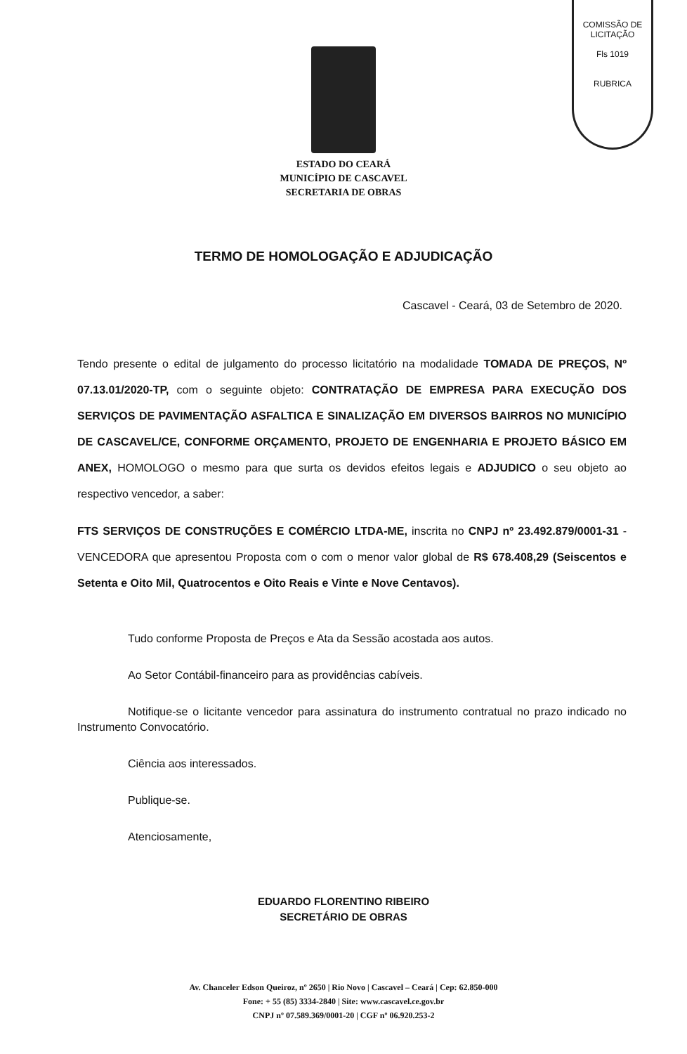COMISSÃO DE LICITAÇÃO
Fls 1019
RUBRICA
ESTADO DO CEARÁ
MUNICÍPIO DE CASCAVEL
SECRETARIA DE OBRAS
TERMO DE HOMOLOGAÇÃO E ADJUDICAÇÃO
Cascavel - Ceará, 03 de Setembro de 2020.
Tendo presente o edital de julgamento do processo licitatório na modalidade TOMADA DE PREÇOS, Nº 07.13.01/2020-TP, com o seguinte objeto: CONTRATAÇÃO DE EMPRESA PARA EXECUÇÃO DOS SERVIÇOS DE PAVIMENTAÇÃO ASFALTICA E SINALIZAÇÃO EM DIVERSOS BAIRROS NO MUNICÍPIO DE CASCAVEL/CE, CONFORME ORÇAMENTO, PROJETO DE ENGENHARIA E PROJETO BÁSICO EM ANEX, HOMOLOGO o mesmo para que surta os devidos efeitos legais e ADJUDICO o seu objeto ao respectivo vencedor, a saber:
FTS SERVIÇOS DE CONSTRUÇÕES E COMÉRCIO LTDA-ME, inscrita no CNPJ nº 23.492.879/0001-31 - VENCEDORA que apresentou Proposta com o com o menor valor global de R$ 678.408,29 (Seiscentos e Setenta e Oito Mil, Quatrocentos e Oito Reais e Vinte e Nove Centavos).
Tudo conforme Proposta de Preços e Ata da Sessão acostada aos autos.
Ao Setor Contábil-financeiro para as providências cabíveis.
Notifique-se o licitante vencedor para assinatura do instrumento contratual no prazo indicado no Instrumento Convocatório.
Ciência aos interessados.
Publique-se.
Atenciosamente,
EDUARDO FLORENTINO RIBEIRO
SECRETÁRIO DE OBRAS
Av. Chanceler Edson Queiroz, nº 2650 | Rio Novo | Cascavel – Ceará | Cep: 62.850-000
Fone: + 55 (85) 3334-2840 | Site: www.cascavel.ce.gov.br
CNPJ nº 07.589.369/0001-20 | CGF nº 06.920.253-2